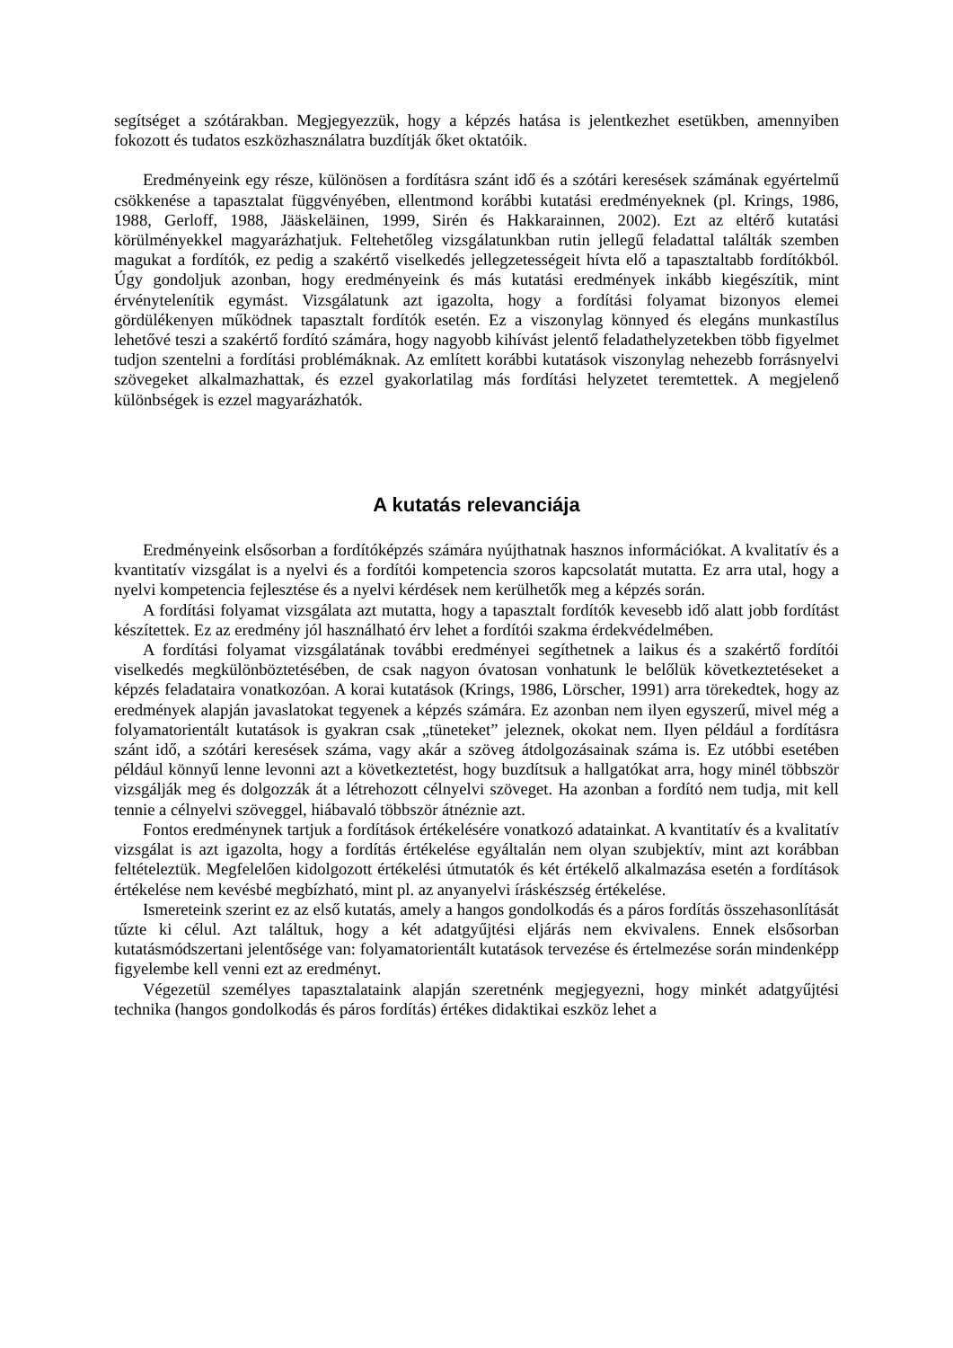segítséget a szótárakban. Megjegyezzük, hogy a képzés hatása is jelentkezhet esetükben, amennyiben fokozott és tudatos eszközhasználatra buzdítják őket oktatóik.
Eredményeink egy része, különösen a fordításra szánt idő és a szótári keresések számának egyértelmű csökkenése a tapasztalat függvényében, ellentmond korábbi kutatási eredményeknek (pl. Krings, 1986, 1988, Gerloff, 1988, Jääskeläinen, 1999, Sirén és Hakkarainnen, 2002). Ezt az eltérő kutatási körülményekkel magyarázhatjuk. Feltehetőleg vizsgálatunkban rutin jellegű feladattal találták szemben magukat a fordítók, ez pedig a szakértő viselkedés jellegzetességeit hívta elő a tapasztaltabb fordítókból. Úgy gondoljuk azonban, hogy eredményeink és más kutatási eredmények inkább kiegészítik, mint érvénytelenítik egymást. Vizsgálatunk azt igazolta, hogy a fordítási folyamat bizonyos elemei gördülékenyen működnek tapasztalt fordítók esetén. Ez a viszonylag könnyed és elegáns munkastílus lehetővé teszi a szakértő fordító számára, hogy nagyobb kihívást jelentő feladathelyzetekben több figyelmet tudjon szentelni a fordítási problémáknak. Az említett korábbi kutatások viszonylag nehezebb forrásnyelvi szövegeket alkalmazhattak, és ezzel gyakorlatilag más fordítási helyzetet teremtettek. A megjelenő különbségek is ezzel magyarázhatók.
A kutatás relevanciája
Eredményeink elsősorban a fordítóképzés számára nyújthatnak hasznos információkat. A kvalitatív és a kvantitatív vizsgálat is a nyelvi és a fordítói kompetencia szoros kapcsolatát mutatta. Ez arra utal, hogy a nyelvi kompetencia fejlesztése és a nyelvi kérdések nem kerülhetők meg a képzés során.
A fordítási folyamat vizsgálata azt mutatta, hogy a tapasztalt fordítók kevesebb idő alatt jobb fordítást készítettek. Ez az eredmény jól használható érv lehet a fordítói szakma érdekvédelmében.
A fordítási folyamat vizsgálatának további eredményei segíthetnek a laikus és a szakértő fordítói viselkedés megkülönböztetésében, de csak nagyon óvatosan vonhatunk le belőlük következtetéseket a képzés feladataira vonatkozóan. A korai kutatások (Krings, 1986, Lörscher, 1991) arra törekedtek, hogy az eredmények alapján javaslatokat tegyenek a képzés számára. Ez azonban nem ilyen egyszerű, mivel még a folyamatorientált kutatások is gyakran csak „tüneteket” jeleznek, okokat nem. Ilyen például a fordításra szánt idő, a szótári keresések száma, vagy akár a szöveg átdolgozásainak száma is. Ez utóbbi esetében például könnyű lenne levonni azt a következtetést, hogy buzdítsuk a hallgatókat arra, hogy minél többször vizsgálják meg és dolgozzák át a létrehozott célnyelvi szöveget. Ha azonban a fordító nem tudja, mit kell tennie a célnyelvi szöveggel, hiábavaló többször átnéznie azt.
Fontos eredménynek tartjuk a fordítások értékelésére vonatkozó adatainkat. A kvantitatív és a kvalitatív vizsgálat is azt igazolta, hogy a fordítás értékelése egyáltalán nem olyan szubjektív, mint azt korábban feltételeztük. Megfelelően kidolgozott értékelési útmutatók és két értékelő alkalmazása esetén a fordítások értékelése nem kevésbé megbízható, mint pl. az anyanyelvi íráskészség értékelése.
Ismereteink szerint ez az első kutatás, amely a hangos gondolkodás és a páros fordítás összehasonlítását tűzte ki célul. Azt találtuk, hogy a két adatgyűjtési eljárás nem ekvivalens. Ennek elsősorban kutatásmódszertani jelentősége van: folyamatorientált kutatások tervezése és értelmezése során mindenképp figyelembe kell venni ezt az eredményt.
Végezetül személyes tapasztalataink alapján szeretnénk megjegyezni, hogy minkét adatgyűjtési technika (hangos gondolkodás és páros fordítás) értékes didaktikai eszköz lehet a